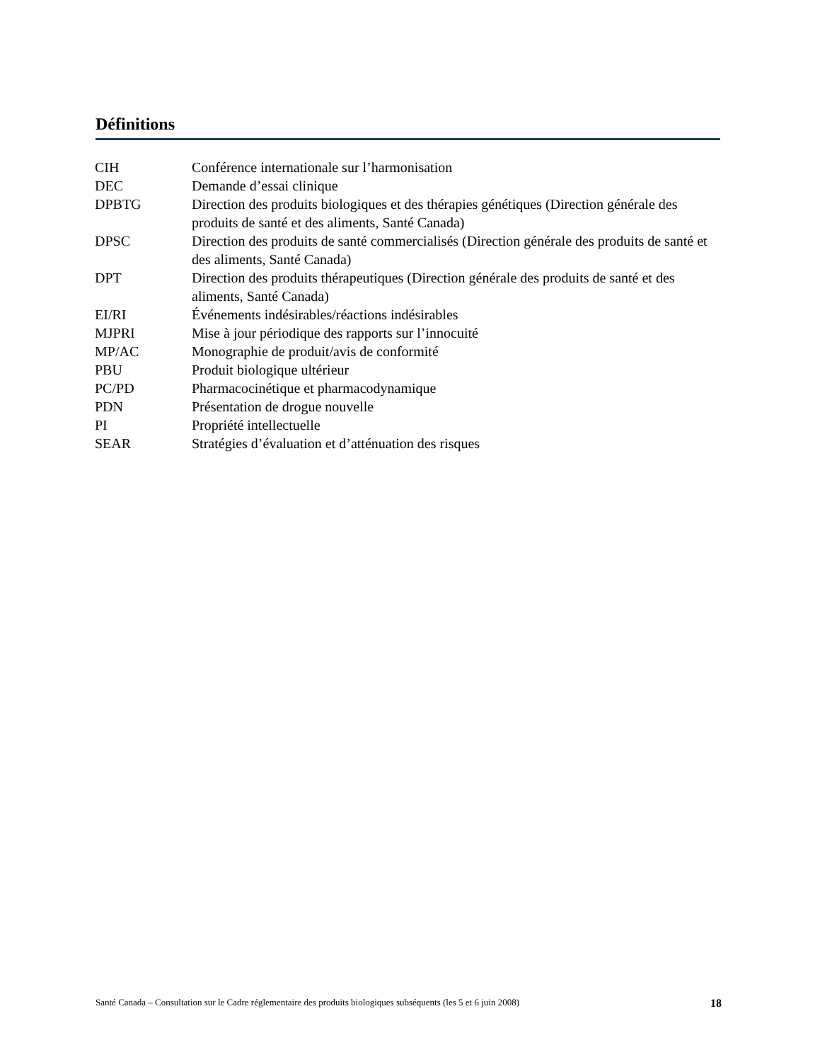Définitions
| CIH | Conférence internationale sur l’harmonisation |
| DEC | Demande d’essai clinique |
| DPBTG | Direction des produits biologiques et des thérapies génétiques (Direction générale des produits de santé et des aliments, Santé Canada) |
| DPSC | Direction des produits de santé commercialisés (Direction générale des produits de santé et des aliments, Santé Canada) |
| DPT | Direction des produits thérapeutiques (Direction générale des produits de santé et des aliments, Santé Canada) |
| EI/RI | Événements indésirables/réactions indésirables |
| MJPRI | Mise à jour périodique des rapports sur l’innocuité |
| MP/AC | Monographie de produit/avis de conformité |
| PBU | Produit biologique ultérieur |
| PC/PD | Pharmacocinétique et pharmacodynamique |
| PDN | Présentation de drogue nouvelle |
| PI | Propriété intellectuelle |
| SEAR | Stratégies d’évaluation et d’atténuation des risques |
Santé Canada – Consultation sur le Cadre réglementaire des produits biologiques subséquents (les 5 et 6 juin 2008) 18